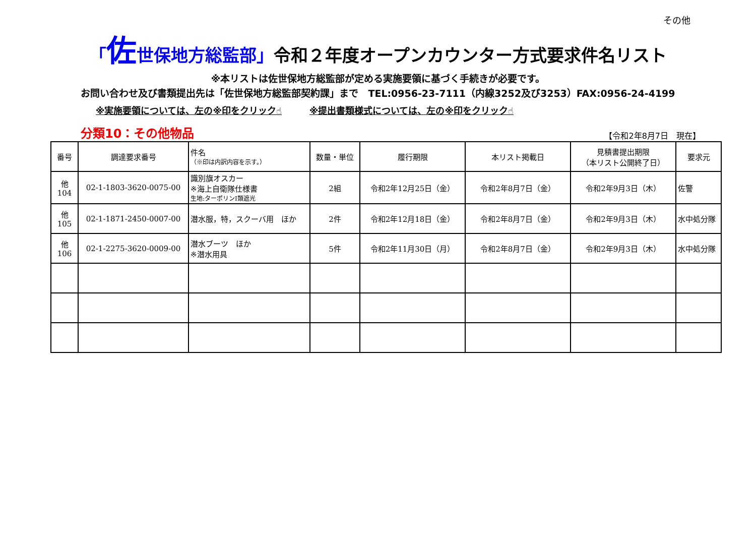その他
「佐世保地方総監部」令和２年度オープンカウンター方式要求件名リスト
※本リストは佐世保地方総監部が定める実施要領に基づく手続きが必要です。
お問い合わせ及び書類提出先は「佐世保地方総監部契約課」まで　TEL:0956-23-7111（内線3252及び3253）FAX:0956-24-4199
※実施要領については、左の※印をクリック☝ ※提出書類様式については、左の※印をクリック☝
分類10：その他物品 【令和2年8月7日　現在】
| 番号 | 調達要求番号 | 件名 （※印は内訳内容を示す。） | 数量・単位 | 履行期限 | 本リスト掲載日 | 見積書提出期限 （本リスト公開終了日） | 要求元 |
| --- | --- | --- | --- | --- | --- | --- | --- |
| 他 104 | 02-1-1803-3620-0075-00 | 識別旗オスカー ※海上自衛隊仕様書 生地:ターポリンI類遮光 | 2組 | 令和2年12月25日（金） | 令和2年8月7日（金） | 令和2年9月3日（木） | 佐警 |
| 他 105 | 02-1-1871-2450-0007-00 | 潜水服，特，スクーバ用 ほか | 2件 | 令和2年12月18日（金） | 令和2年8月7日（金） | 令和2年9月3日（木） | 水中処分隊 |
| 他 106 | 02-1-2275-3620-0009-00 | 潜水ブーツ ほか ※潜水用具 | 5件 | 令和2年11月30日（月） | 令和2年8月7日（金） | 令和2年9月3日（木） | 水中処分隊 |